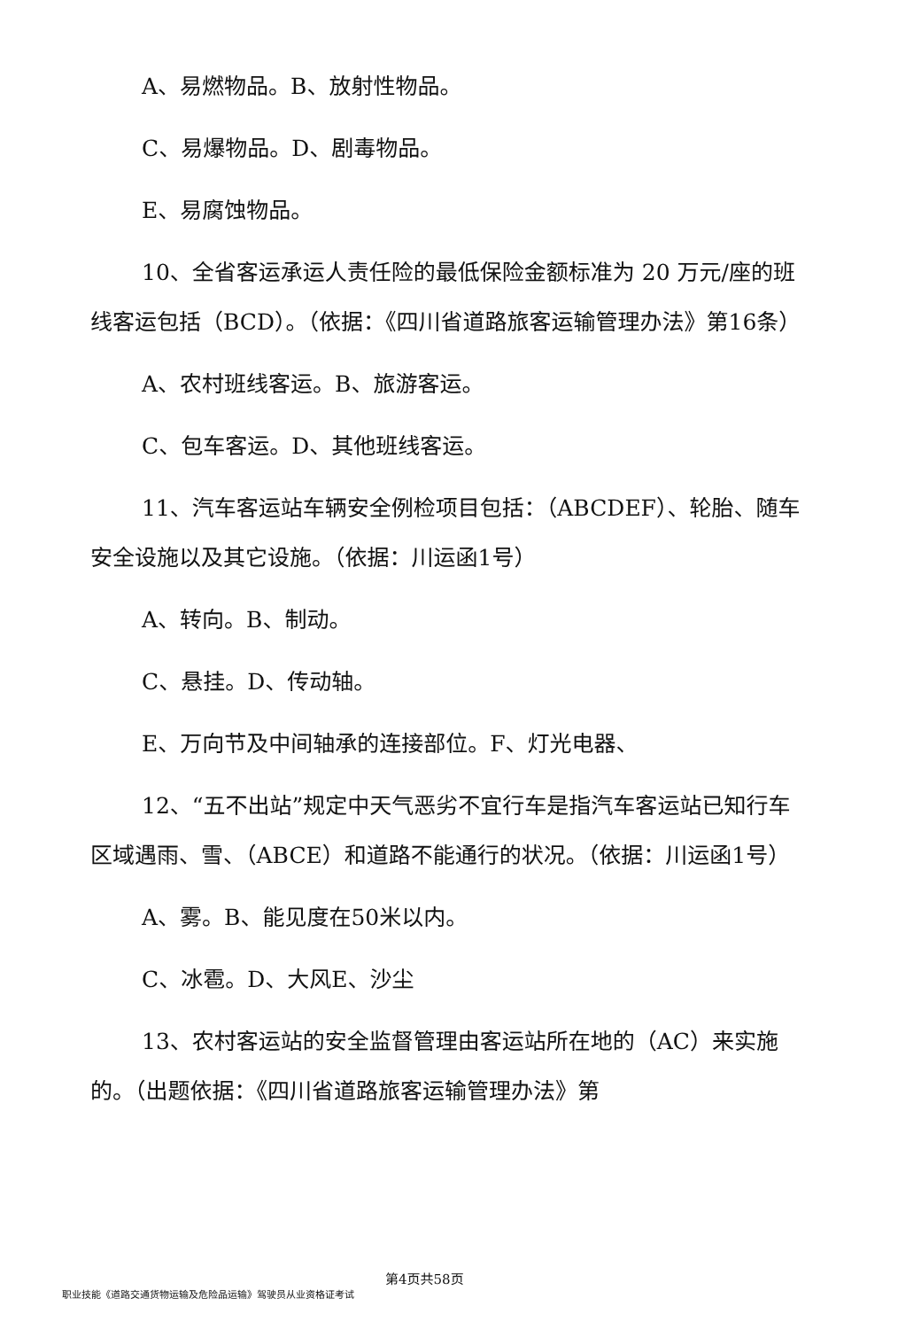A、易燃物品。B、放射性物品。
C、易爆物品。D、剧毒物品。
E、易腐蚀物品。
10、全省客运承运人责任险的最低保险金额标准为 20 万元/座的班线客运包括（BCD）。（依据：《四川省道路旅客运输管理办法》第16条）
A、农村班线客运。B、旅游客运。
C、包车客运。D、其他班线客运。
11、汽车客运站车辆安全例检项目包括：（ABCDEF）、轮胎、随车安全设施以及其它设施。（依据：川运函1号）
A、转向。B、制动。
C、悬挂。D、传动轴。
E、万向节及中间轴承的连接部位。F、灯光电器、
12、“五不出站”规定中天气恶劣不宜行车是指汽车客运站已知行车区域遇雨、雪、（ABCE）和道路不能通行的状况。（依据：川运函1号）
A、雾。B、能见度在50米以内。
C、冰雹。D、大风E、沙尘
13、农村客运站的安全监督管理由客运站所在地的（AC）来实施的。（出题依据：《四川省道路旅客运输管理办法》第
第4页共58页
职业技能《道路交通货物运输及危险品运输》驾驶员从业资格证考试